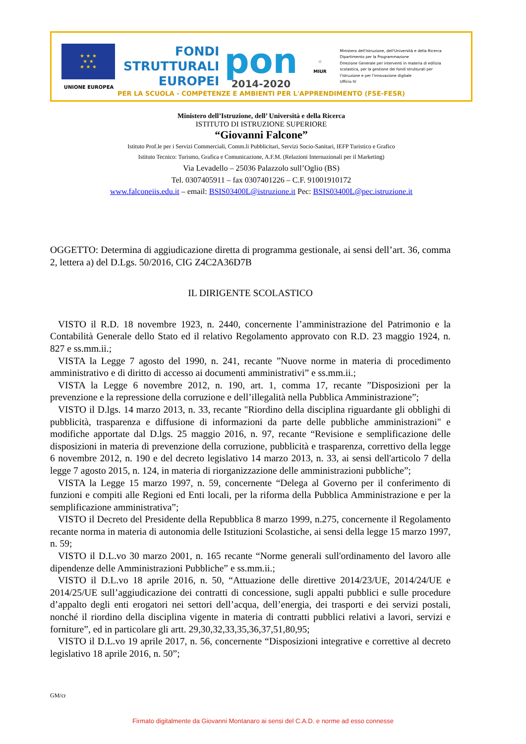★ ★ ★
★ ★
★ ★ ★
UNIONE EUROPEA
FONDI
STRUTTURALI
EUROPEI
pon
2014-2020
☆
MIUR
Ministero dell'Istruzione, dell'Università e della Ricerca
Dipartimento per la Programmazione
Direzione Generale per interventi in materia di edilizia
scolastica, per la gestione dei fondi strutturali per
l'istruzione e per l'innovazione digitale
Ufficio IV
PER LA SCUOLA - COMPETENZE E AMBIENTI PER L'APPRENDIMENTO (FSE-FESR)
Ministero dell’Istruzione, dell’ Università e della Ricerca
ISTITUTO DI ISTRUZIONE SUPERIORE
“Giovanni Falcone”
Istituto Prof.le per i Servizi Commerciali, Comm.li Pubblicitari, Servizi Socio-Sanitari, IEFP Turistico e Grafico
Istituto Tecnico: Turismo, Grafica e Comunicazione, A.F.M. (Relazioni Internazionali per il Marketing)
Via Levadello – 25036 Palazzolo sull’Oglio (BS)
Tel. 0307405911 – fax 0307401226 – C.F. 91001910172
www.falconeiis.edu.it – email: BSIS03400L@istruzione.it Pec: BSIS03400L@pec.istruzione.it
OGGETTO: Determina di aggiudicazione diretta di programma gestionale, ai sensi dell’art. 36, comma 2, lettera a) del D.Lgs. 50/2016, CIG Z4C2A36D7B
IL DIRIGENTE SCOLASTICO
VISTO il R.D. 18 novembre 1923, n. 2440, concernente l’amministrazione del Patrimonio e la Contabilità Generale dello Stato ed il relativo Regolamento approvato con R.D. 23 maggio 1924, n. 827 e ss.mm.ii.;
VISTA la Legge 7 agosto del 1990, n. 241, recante ”Nuove norme in materia di procedimento amministrativo e di diritto di accesso ai documenti amministrativi” e ss.mm.ii.;
VISTA la Legge 6 novembre 2012, n. 190, art. 1, comma 17, recante ”Disposizioni per la prevenzione e la repressione della corruzione e dell’illegalità nella Pubblica Amministrazione”;
VISTO il D.lgs. 14 marzo 2013, n. 33, recante "Riordino della disciplina riguardante gli obblighi di pubblicità, trasparenza e diffusione di informazioni da parte delle pubbliche amministrazioni" e modifiche apportate dal D.lgs. 25 maggio 2016, n. 97, recante “Revisione e semplificazione delle disposizioni in materia di prevenzione della corruzione, pubblicità e trasparenza, correttivo della legge 6 novembre 2012, n. 190 e del decreto legislativo 14 marzo 2013, n. 33, ai sensi dell'articolo 7 della legge 7 agosto 2015, n. 124, in materia di riorganizzazione delle amministrazioni pubbliche”;
VISTA la Legge 15 marzo 1997, n. 59, concernente “Delega al Governo per il conferimento di funzioni e compiti alle Regioni ed Enti locali, per la riforma della Pubblica Amministrazione e per la semplificazione amministrativa”;
VISTO il Decreto del Presidente della Repubblica 8 marzo 1999, n.275, concernente il Regolamento recante norma in materia di autonomia delle Istituzioni Scolastiche, ai sensi della legge 15 marzo 1997, n. 59;
VISTO il D.L.vo 30 marzo 2001, n. 165 recante “Norme generali sull'ordinamento del lavoro alle dipendenze delle Amministrazioni Pubbliche” e ss.mm.ii.;
VISTO il D.L.vo 18 aprile 2016, n. 50, “Attuazione delle direttive 2014/23/UE, 2014/24/UE e 2014/25/UE sull’aggiudicazione dei contratti di concessione, sugli appalti pubblici e sulle procedure d’appalto degli enti erogatori nei settori dell’acqua, dell’energia, dei trasporti e dei servizi postali, nonché il riordino della disciplina vigente in materia di contratti pubblici relativi a lavori, servizi e forniture”, ed in particolare gli artt. 29,30,32,33,35,36,37,51,80,95;
VISTO il D.L.vo 19 aprile 2017, n. 56, concernente “Disposizioni integrative e correttive al decreto legislativo 18 aprile 2016, n. 50”;
GM/cr
Firmato digitalmente da Giovanni Montanaro ai sensi del C.A.D. e norme ad esso connesse